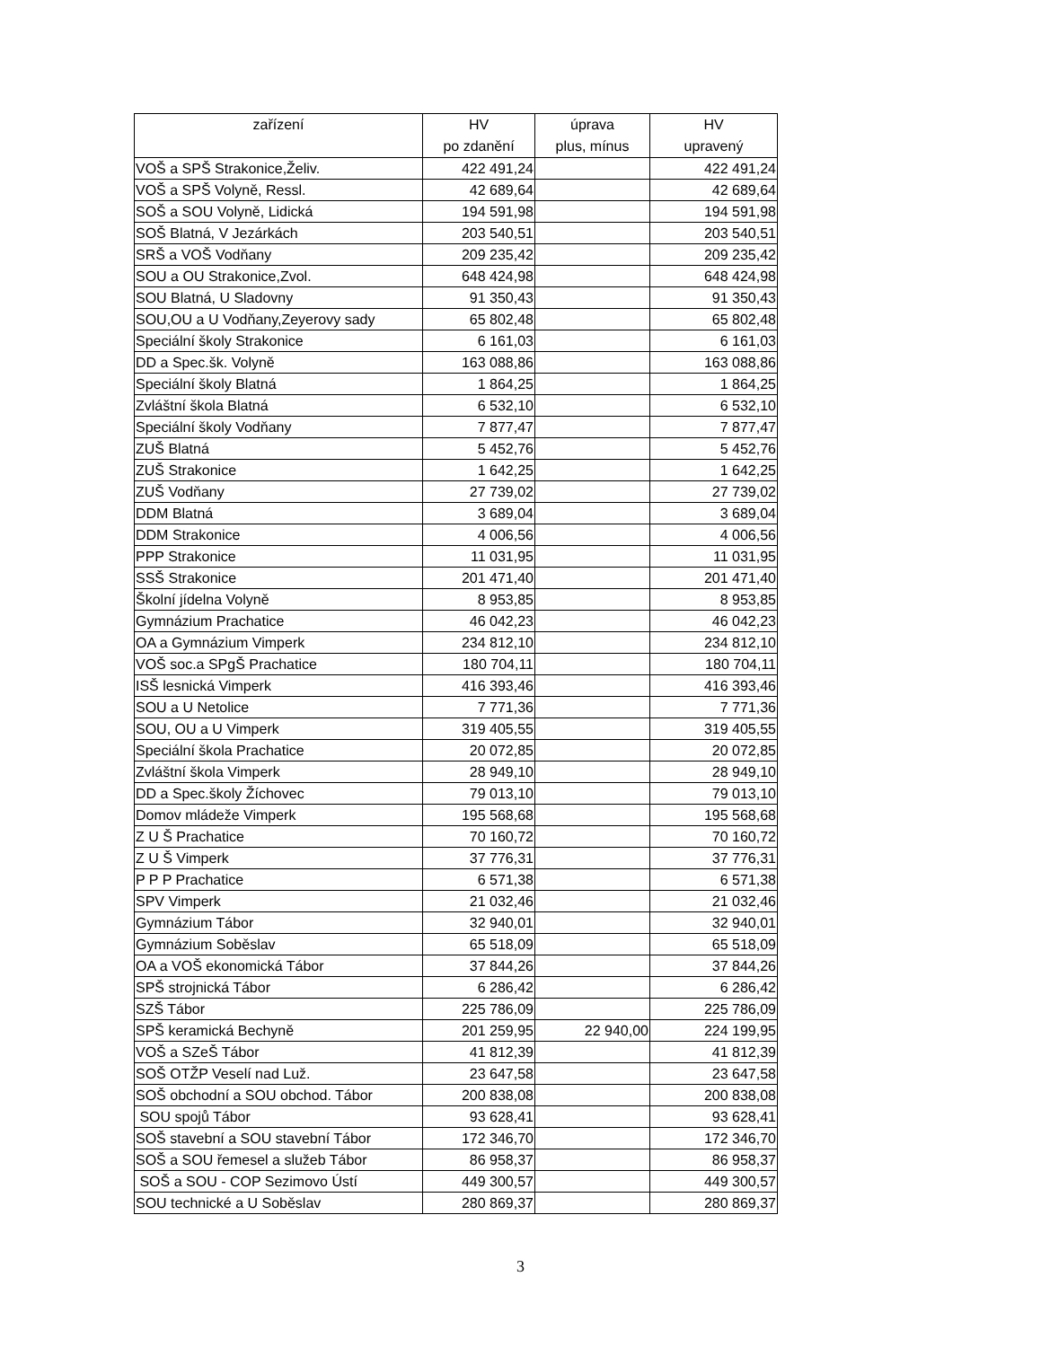| zařízení | HV po zdanění | úprava plus, mínus | HV upravený |
| --- | --- | --- | --- |
| VOŠ a SPŠ Strakonice,Želiv. | 422 491,24 | | 422 491,24 |
| VOŠ a SPŠ Volyně, Ressl. | 42 689,64 | | 42 689,64 |
| SOŠ a SOU Volyně, Lidická | 194 591,98 | | 194 591,98 |
| SOŠ Blatná, V Jezárkách | 203 540,51 | | 203 540,51 |
| SRŠ a VOŠ Vodňany | 209 235,42 | | 209 235,42 |
| SOU a OU Strakonice,Zvol. | 648 424,98 | | 648 424,98 |
| SOU Blatná, U Sladovny | 91 350,43 | | 91 350,43 |
| SOU,OU a U Vodňany,Zeyerovy sady | 65 802,48 | | 65 802,48 |
| Speciální školy Strakonice | 6 161,03 | | 6 161,03 |
| DD a Spec.šk. Volyně | 163 088,86 | | 163 088,86 |
| Speciální školy Blatná | 1 864,25 | | 1 864,25 |
| Zvláštní škola Blatná | 6 532,10 | | 6 532,10 |
| Speciální školy Vodňany | 7 877,47 | | 7 877,47 |
| ZUŠ Blatná | 5 452,76 | | 5 452,76 |
| ZUŠ Strakonice | 1 642,25 | | 1 642,25 |
| ZUŠ Vodňany | 27 739,02 | | 27 739,02 |
| DDM Blatná | 3 689,04 | | 3 689,04 |
| DDM Strakonice | 4 006,56 | | 4 006,56 |
| PPP Strakonice | 11 031,95 | | 11 031,95 |
| SSŠ Strakonice | 201 471,40 | | 201 471,40 |
| Školní jídelna Volyně | 8 953,85 | | 8 953,85 |
| Gymnázium Prachatice | 46 042,23 | | 46 042,23 |
| OA a Gymnázium Vimperk | 234 812,10 | | 234 812,10 |
| VOŠ soc.a SPgŠ Prachatice | 180 704,11 | | 180 704,11 |
| ISŠ lesnická Vimperk | 416 393,46 | | 416 393,46 |
| SOU a U Netolice | 7 771,36 | | 7 771,36 |
| SOU, OU a U Vimperk | 319 405,55 | | 319 405,55 |
| Speciální škola Prachatice | 20 072,85 | | 20 072,85 |
| Zvláštní škola Vimperk | 28 949,10 | | 28 949,10 |
| DD a Spec.školy Žíchovec | 79 013,10 | | 79 013,10 |
| Domov mládeže Vimperk | 195 568,68 | | 195 568,68 |
| Z U Š Prachatice | 70 160,72 | | 70 160,72 |
| Z U Š Vimperk | 37 776,31 | | 37 776,31 |
| P P P Prachatice | 6 571,38 | | 6 571,38 |
| SPV Vimperk | 21 032,46 | | 21 032,46 |
| Gymnázium Tábor | 32 940,01 | | 32 940,01 |
| Gymnázium Soběslav | 65 518,09 | | 65 518,09 |
| OA a VOŠ ekonomická Tábor | 37 844,26 | | 37 844,26 |
| SPŠ strojnická Tábor | 6 286,42 | | 6 286,42 |
| SZŠ Tábor | 225 786,09 | | 225 786,09 |
| SPŠ keramická Bechyně | 201 259,95 | 22 940,00 | 224 199,95 |
| VOŠ a SZeŠ Tábor | 41 812,39 | | 41 812,39 |
| SOŠ OTŽP Veselí nad Luž. | 23 647,58 | | 23 647,58 |
| SOŠ obchodní a SOU obchod. Tábor | 200 838,08 | | 200 838,08 |
| SOU spojů Tábor | 93 628,41 | | 93 628,41 |
| SOŠ stavební a SOU stavební Tábor | 172 346,70 | | 172 346,70 |
| SOŠ a SOU řemesel a služeb Tábor | 86 958,37 | | 86 958,37 |
| SOŠ a SOU - COP Sezimovo Ústí | 449 300,57 | | 449 300,57 |
| SOU technické a U Soběslav | 280 869,37 | | 280 869,37 |
3